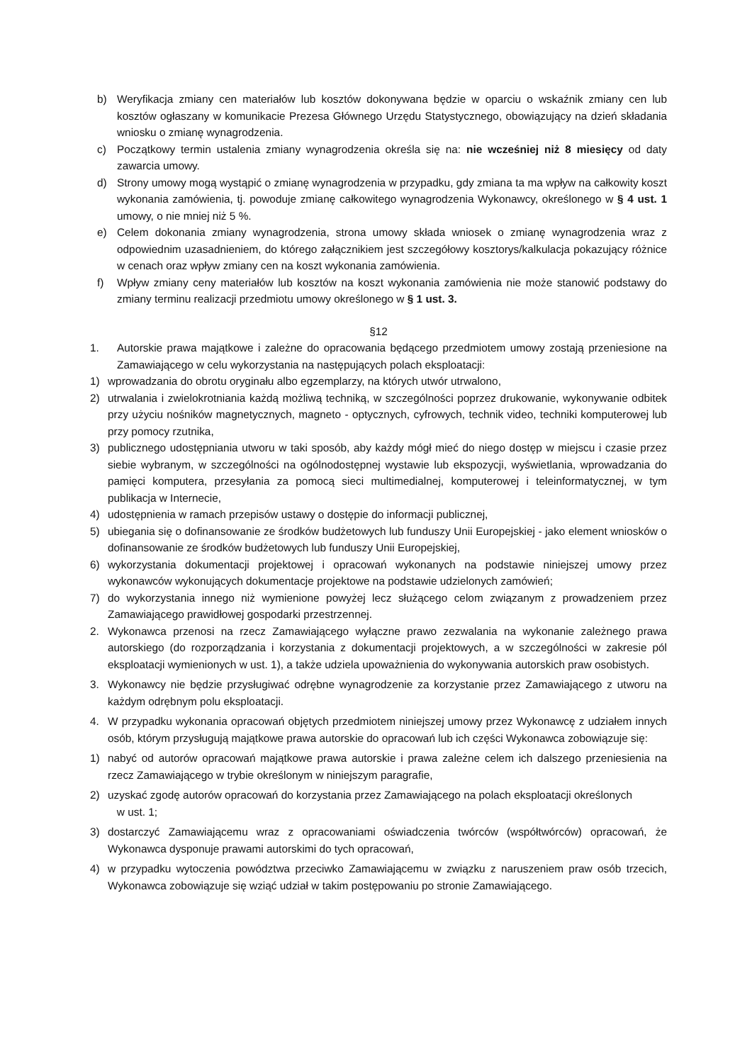b) Weryfikacja zmiany cen materiałów lub kosztów dokonywana będzie w oparciu o wskaźnik zmiany cen lub kosztów ogłaszany w komunikacie Prezesa Głównego Urzędu Statystycznego, obowiązujący na dzień składania wniosku o zmianę wynagrodzenia.
c) Początkowy termin ustalenia zmiany wynagrodzenia określa się na: nie wcześniej niż 8 miesięcy od daty zawarcia umowy.
d) Strony umowy mogą wystąpić o zmianę wynagrodzenia w przypadku, gdy zmiana ta ma wpływ na całkowity koszt wykonania zamówienia, tj. powoduje zmianę całkowitego wynagrodzenia Wykonawcy, określonego w § 4 ust. 1 umowy, o nie mniej niż 5 %.
e) Celem dokonania zmiany wynagrodzenia, strona umowy składa wniosek o zmianę wynagrodzenia wraz z odpowiednim uzasadnieniem, do którego załącznikiem jest szczegółowy kosztorys/kalkulacja pokazujący różnice w cenach oraz wpływ zmiany cen na koszt wykonania zamówienia.
f) Wpływ zmiany ceny materiałów lub kosztów na koszt wykonania zamówienia nie może stanowić podstawy do zmiany terminu realizacji przedmiotu umowy określonego w § 1 ust. 3.
§12
1. Autorskie prawa majątkowe i zależne do opracowania będącego przedmiotem umowy zostają przeniesione na Zamawiającego w celu wykorzystania na następujących polach eksploatacji:
1) wprowadzania do obrotu oryginału albo egzemplarzy, na których utwór utrwalono,
2) utrwalania i zwielokrotniania każdą możliwą techniką, w szczególności poprzez drukowanie, wykonywanie odbitek przy użyciu nośników magnetycznych, magneto - optycznych, cyfrowych, technik video, techniki komputerowej lub przy pomocy rzutnika,
3) publicznego udostępniania utworu w taki sposób, aby każdy mógł mieć do niego dostęp w miejscu i czasie przez siebie wybranym, w szczególności na ogólnodostępnej wystawie lub ekspozycji, wyświetlania, wprowadzania do pamięci komputera, przesyłania za pomocą sieci multimedialnej, komputerowej i teleinformatycznej, w tym publikacja w Internecie,
4) udostępnienia w ramach przepisów ustawy o dostępie do informacji publicznej,
5) ubiegania się o dofinansowanie ze środków budżetowych lub funduszy Unii Europejskiej - jako element wniosków o dofinansowanie ze środków budżetowych lub funduszy Unii Europejskiej,
6) wykorzystania dokumentacji projektowej i opracowań wykonanych na podstawie niniejszej umowy przez wykonawców wykonujących dokumentacje projektowe na podstawie udzielonych zamówień;
7) do wykorzystania innego niż wymienione powyżej lecz służącego celom związanym z prowadzeniem przez Zamawiającego prawidłowej gospodarki przestrzennej.
2. Wykonawca przenosi na rzecz Zamawiającego wyłączne prawo zezwalania na wykonanie zależnego prawa autorskiego (do rozporządzania i korzystania z dokumentacji projektowych, a w szczególności w zakresie pól eksploatacji wymienionych w ust. 1), a także udziela upoważnienia do wykonywania autorskich praw osobistych.
3. Wykonawcy nie będzie przysługiwać odrębne wynagrodzenie za korzystanie przez Zamawiającego z utworu na każdym odrębnym polu eksploatacji.
4. W przypadku wykonania opracowań objętych przedmiotem niniejszej umowy przez Wykonawcę z udziałem innych osób, którym przysługują majątkowe prawa autorskie do opracowań lub ich części Wykonawca zobowiązuje się:
1) nabyć od autorów opracowań majątkowe prawa autorskie i prawa zależne celem ich dalszego przeniesienia na rzecz Zamawiającego w trybie określonym w niniejszym paragrafie,
2) uzyskać zgodę autorów opracowań do korzystania przez Zamawiającego na polach eksploatacji określonych
w ust. 1;
3) dostarczyć Zamawiającemu wraz z opracowaniami oświadczenia twórców (współtwórców) opracowań, że Wykonawca dysponuje prawami autorskimi do tych opracowań,
4) w przypadku wytoczenia powództwa przeciwko Zamawiającemu w związku z naruszeniem praw osób trzecich, Wykonawca zobowiązuje się wziąć udział w takim postępowaniu po stronie Zamawiającego.